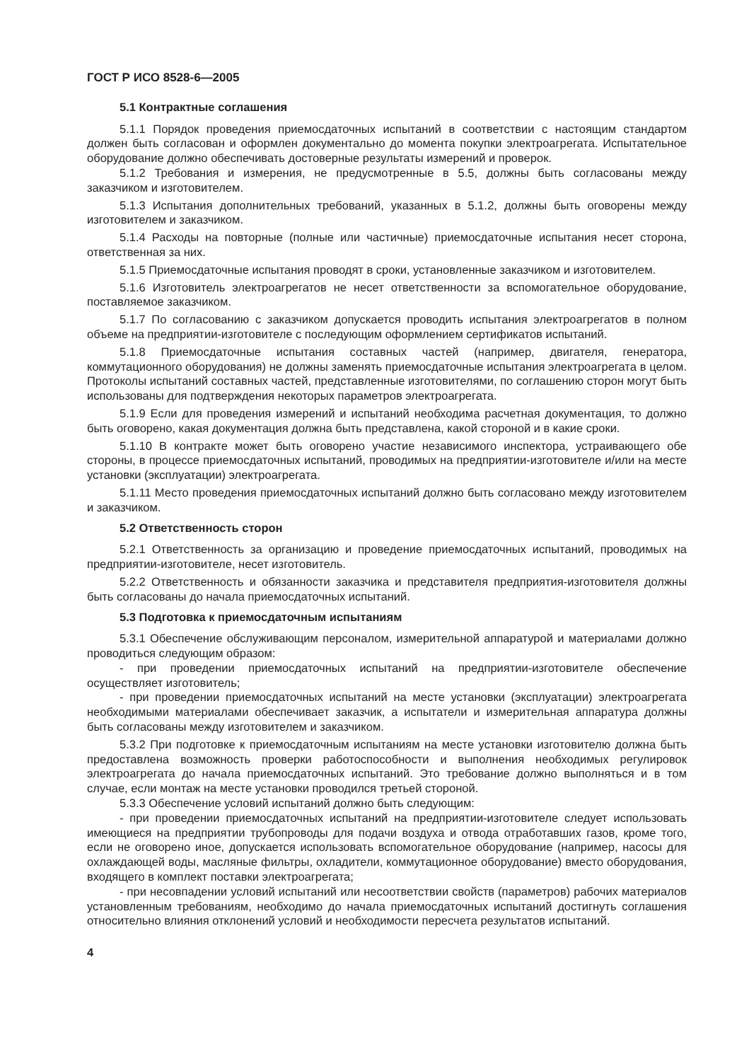ГОСТ Р ИСО 8528-6—2005
5.1 Контрактные соглашения
5.1.1 Порядок проведения приемосдаточных испытаний в соответствии с настоящим стандартом должен быть согласован и оформлен документально до момента покупки электроагрегата. Испытательное оборудование должно обеспечивать достоверные результаты измерений и проверок.
5.1.2 Требования и измерения, не предусмотренные в 5.5, должны быть согласованы между заказчиком и изготовителем.
5.1.3 Испытания дополнительных требований, указанных в 5.1.2, должны быть оговорены между изготовителем и заказчиком.
5.1.4 Расходы на повторные (полные или частичные) приемосдаточные испытания несет сторона, ответственная за них.
5.1.5 Приемосдаточные испытания проводят в сроки, установленные заказчиком и изготовителем.
5.1.6 Изготовитель электроагрегатов не несет ответственности за вспомогательное оборудование, поставляемое заказчиком.
5.1.7 По согласованию с заказчиком допускается проводить испытания электроагрегатов в полном объеме на предприятии-изготовителе с последующим оформлением сертификатов испытаний.
5.1.8 Приемосдаточные испытания составных частей (например, двигателя, генератора, коммутационного оборудования) не должны заменять приемосдаточные испытания электроагрегата в целом. Протоколы испытаний составных частей, представленные изготовителями, по соглашению сторон могут быть использованы для подтверждения некоторых параметров электроагрегата.
5.1.9 Если для проведения измерений и испытаний необходима расчетная документация, то должно быть оговорено, какая документация должна быть представлена, какой стороной и в какие сроки.
5.1.10 В контракте может быть оговорено участие независимого инспектора, устраивающего обе стороны, в процессе приемосдаточных испытаний, проводимых на предприятии-изготовителе и/или на месте установки (эксплуатации) электроагрегата.
5.1.11 Место проведения приемосдаточных испытаний должно быть согласовано между изготовителем и заказчиком.
5.2 Ответственность сторон
5.2.1 Ответственность за организацию и проведение приемосдаточных испытаний, проводимых на предприятии-изготовителе, несет изготовитель.
5.2.2 Ответственность и обязанности заказчика и представителя предприятия-изготовителя должны быть согласованы до начала приемосдаточных испытаний.
5.3 Подготовка к приемосдаточным испытаниям
5.3.1 Обеспечение обслуживающим персоналом, измерительной аппаратурой и материалами должно проводиться следующим образом:
- при проведении приемосдаточных испытаний на предприятии-изготовителе обеспечение осуществляет изготовитель;
- при проведении приемосдаточных испытаний на месте установки (эксплуатации) электроагрегата необходимыми материалами обеспечивает заказчик, а испытатели и измерительная аппаратура должны быть согласованы между изготовителем и заказчиком.
5.3.2 При подготовке к приемосдаточным испытаниям на месте установки изготовителю должна быть предоставлена возможность проверки работоспособности и выполнения необходимых регулировок электроагрегата до начала приемосдаточных испытаний. Это требование должно выполняться и в том случае, если монтаж на месте установки проводился третьей стороной.
5.3.3 Обеспечение условий испытаний должно быть следующим:
- при проведении приемосдаточных испытаний на предприятии-изготовителе следует использовать имеющиеся на предприятии трубопроводы для подачи воздуха и отвода отработавших газов, кроме того, если не оговорено иное, допускается использовать вспомогательное оборудование (например, насосы для охлаждающей воды, масляные фильтры, охладители, коммутационное оборудование) вместо оборудования, входящего в комплект поставки электроагрегата;
- при несовпадении условий испытаний или несоответствии свойств (параметров) рабочих материалов установленным требованиям, необходимо до начала приемосдаточных испытаний достигнуть соглашения относительно влияния отклонений условий и необходимости пересчета результатов испытаний.
4